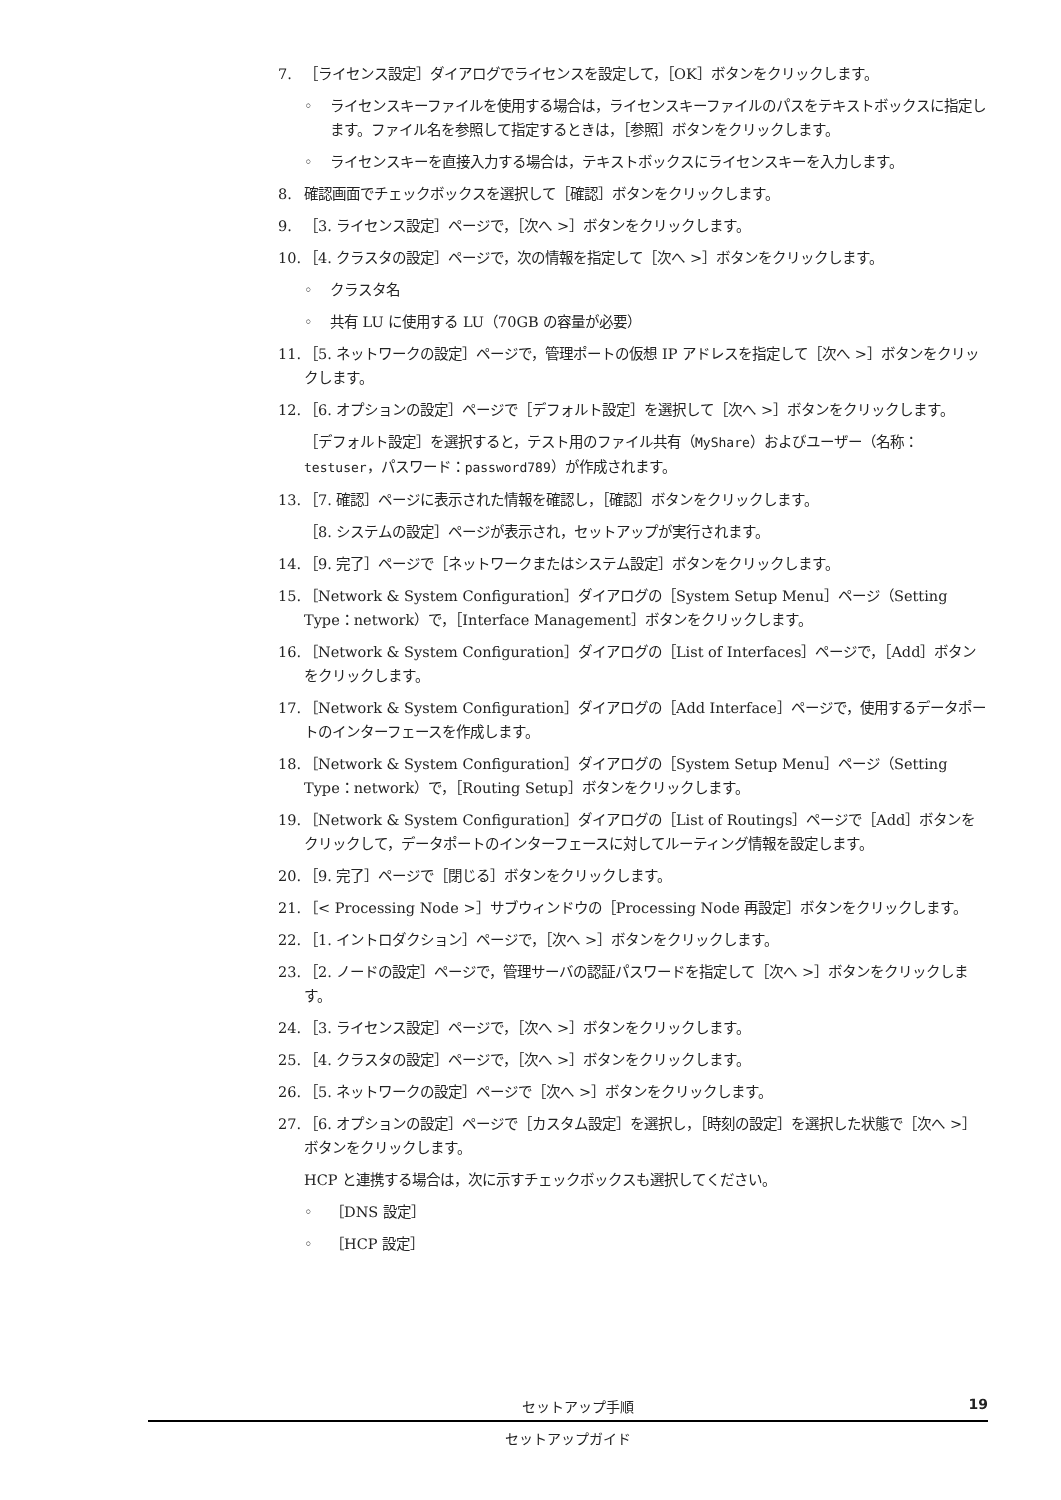7. ［ライセンス設定］ダイアログでライセンスを設定して，［OK］ボタンをクリックします。
◦ ライセンスキーファイルを使用する場合は，ライセンスキーファイルのパスをテキストボックスに指定します。ファイル名を参照して指定するときは，［参照］ボタンをクリックします。
◦ ライセンスキーを直接入力する場合は，テキストボックスにライセンスキーを入力します。
8. 確認画面でチェックボックスを選択して［確認］ボタンをクリックします。
9. ［3. ライセンス設定］ページで，［次へ >］ボタンをクリックします。
10.
［4. クラスタの設定］ページで，次の情報を指定して［次へ >］ボタンをクリックします。
◦ クラスタ名
◦ 共有 LU に使用する LU（70GB の容量が必要）
11.
［5. ネットワークの設定］ページで，管理ポートの仮想 IP アドレスを指定して［次へ >］ボタンをクリックします。
12.
［6. オプションの設定］ページで［デフォルト設定］を選択して［次へ >］ボタンをクリックします。
［デフォルト設定］を選択すると，テスト用のファイル共有（MyShare）およびユーザー（名称：testuser，パスワード：password789）が作成されます。
13.
［7. 確認］ページに表示された情報を確認し，［確認］ボタンをクリックします。
［8. システムの設定］ページが表示され，セットアップが実行されます。
14.
［9. 完了］ページで［ネットワークまたはシステム設定］ボタンをクリックします。
15.
［Network & System Configuration］ダイアログの［System Setup Menu］ページ（Setting Type：network）で，［Interface Management］ボタンをクリックします。
16.
［Network & System Configuration］ダイアログの［List of Interfaces］ページで，［Add］ボタンをクリックします。
17.
［Network & System Configuration］ダイアログの［Add Interface］ページで，使用するデータポートのインターフェースを作成します。
18.
［Network & System Configuration］ダイアログの［System Setup Menu］ページ（Setting Type：network）で，［Routing Setup］ボタンをクリックします。
19.
［Network & System Configuration］ダイアログの［List of Routings］ページで［Add］ボタンをクリックして，データポートのインターフェースに対してルーティング情報を設定します。
20.
［9. 完了］ページで［閉じる］ボタンをクリックします。
21.
［< Processing Node >］サブウィンドウの［Processing Node 再設定］ボタンをクリックします。
22.
［1. イントロダクション］ページで，［次へ >］ボタンをクリックします。
23.
［2. ノードの設定］ページで，管理サーバの認証パスワードを指定して［次へ >］ボタンをクリックします。
24.
［3. ライセンス設定］ページで，［次へ >］ボタンをクリックします。
25.
［4. クラスタの設定］ページで，［次へ >］ボタンをクリックします。
26.
［5. ネットワークの設定］ページで［次へ >］ボタンをクリックします。
27.
［6. オプションの設定］ページで［カスタム設定］を選択し，［時刻の設定］を選択した状態で［次へ >］ボタンをクリックします。
HCP と連携する場合は，次に示すチェックボックスも選択してください。
◦ ［DNS 設定］
◦ ［HCP 設定］
セットアップ手順 19
セットアップガイド